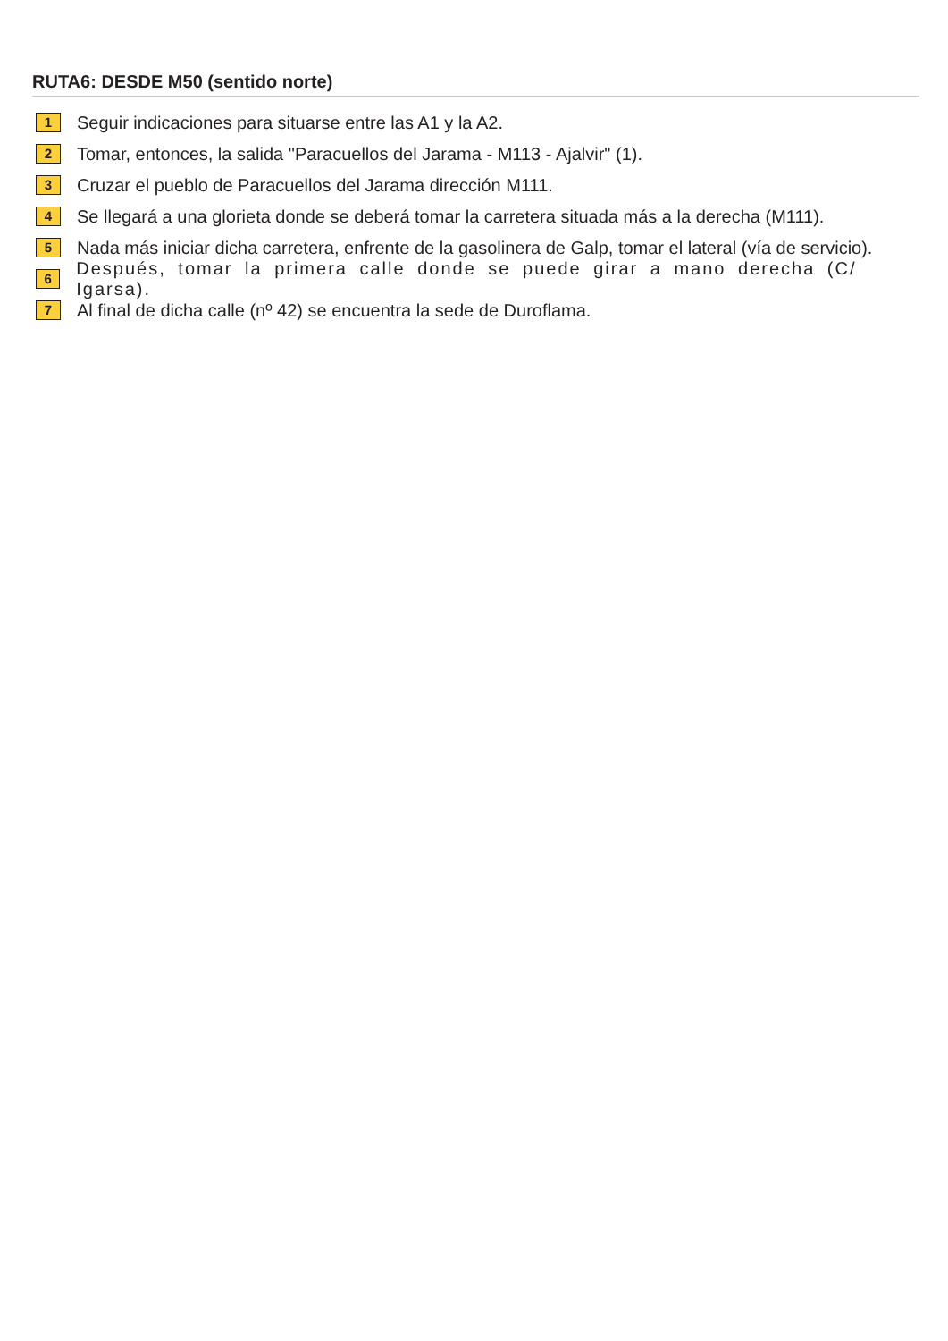RUTA6: DESDE M50 (sentido norte)
1 Seguir indicaciones para situarse entre las A1 y la A2.
2 Tomar, entonces, la salida "Paracuellos del Jarama - M113 - Ajalvir" (1).
3 Cruzar el pueblo de Paracuellos del Jarama dirección M111.
4 Se llegará a una glorieta donde se deberá tomar la carretera situada más a la derecha (M111).
5 Nada más iniciar dicha carretera, enfrente de la gasolinera de Galp, tomar el lateral (vía de servicio).
6 Después, tomar la primera calle donde se puede girar a mano derecha (C/ Igarsa).
7 Al final de dicha calle (nº 42) se encuentra la sede de Duroflama.